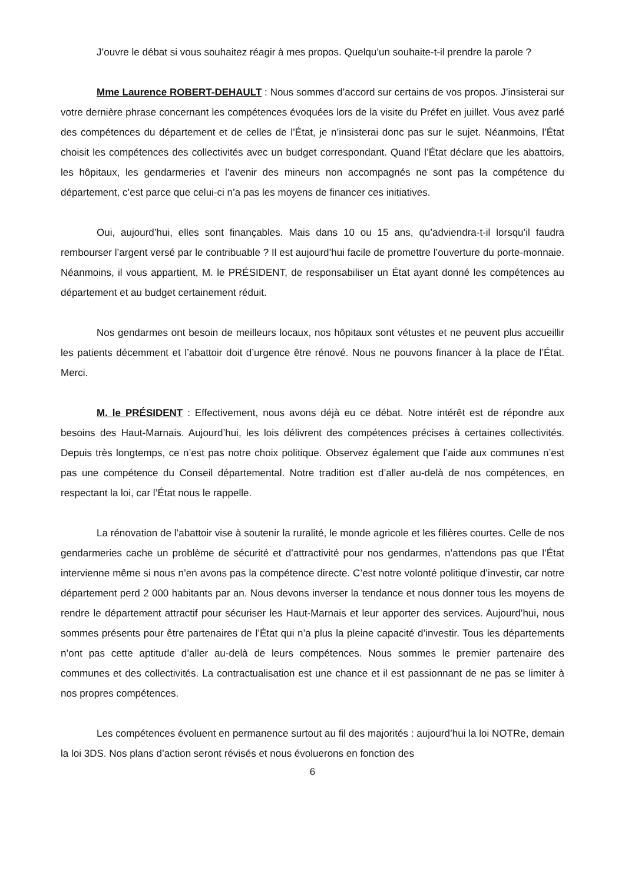J’ouvre le débat si vous souhaitez réagir à mes propos. Quelqu’un souhaite-t-il prendre la parole ?
Mme Laurence ROBERT-DEHAULT : Nous sommes d’accord sur certains de vos propos. J’insisterai sur votre dernière phrase concernant les compétences évoquées lors de la visite du Préfet en juillet. Vous avez parlé des compétences du département et de celles de l’État, je n’insisterai donc pas sur le sujet. Néanmoins, l’État choisit les compétences des collectivités avec un budget correspondant. Quand l’État déclare que les abattoirs, les hôpitaux, les gendarmeries et l’avenir des mineurs non accompagnés ne sont pas la compétence du département, c’est parce que celui-ci n’a pas les moyens de financer ces initiatives.
Oui, aujourd’hui, elles sont finançables. Mais dans 10 ou 15 ans, qu’adviendra-t-il lorsqu’il faudra rembourser l’argent versé par le contribuable ? Il est aujourd’hui facile de promettre l’ouverture du porte-monnaie. Néanmoins, il vous appartient, M. le PRÉSIDENT, de responsabiliser un État ayant donné les compétences au département et au budget certainement réduit.
Nos gendarmes ont besoin de meilleurs locaux, nos hôpitaux sont vétustes et ne peuvent plus accueillir les patients décemment et l’abattoir doit d’urgence être rénové. Nous ne pouvons financer à la place de l’État. Merci.
M. le PRÉSIDENT : Effectivement, nous avons déjà eu ce débat. Notre intérêt est de répondre aux besoins des Haut-Marnais. Aujourd’hui, les lois délivrent des compétences précises à certaines collectivités. Depuis très longtemps, ce n’est pas notre choix politique. Observez également que l’aide aux communes n’est pas une compétence du Conseil départemental. Notre tradition est d’aller au-delà de nos compétences, en respectant la loi, car l’État nous le rappelle.
La rénovation de l’abattoir vise à soutenir la ruralité, le monde agricole et les filières courtes. Celle de nos gendarmeries cache un problème de sécurité et d’attractivité pour nos gendarmes, n’attendons pas que l’État intervienne même si nous n’en avons pas la compétence directe. C’est notre volonté politique d’investir, car notre département perd 2 000 habitants par an. Nous devons inverser la tendance et nous donner tous les moyens de rendre le département attractif pour sécuriser les Haut-Marnais et leur apporter des services. Aujourd’hui, nous sommes présents pour être partenaires de l’État qui n’a plus la pleine capacité d’investir. Tous les départements n’ont pas cette aptitude d’aller au-delà de leurs compétences. Nous sommes le premier partenaire des communes et des collectivités. La contractualisation est une chance et il est passionnant de ne pas se limiter à nos propres compétences.
Les compétences évoluent en permanence surtout au fil des majorités : aujourd’hui la loi NOTRe, demain la loi 3DS. Nos plans d’action seront révisés et nous évoluerons en fonction des
6